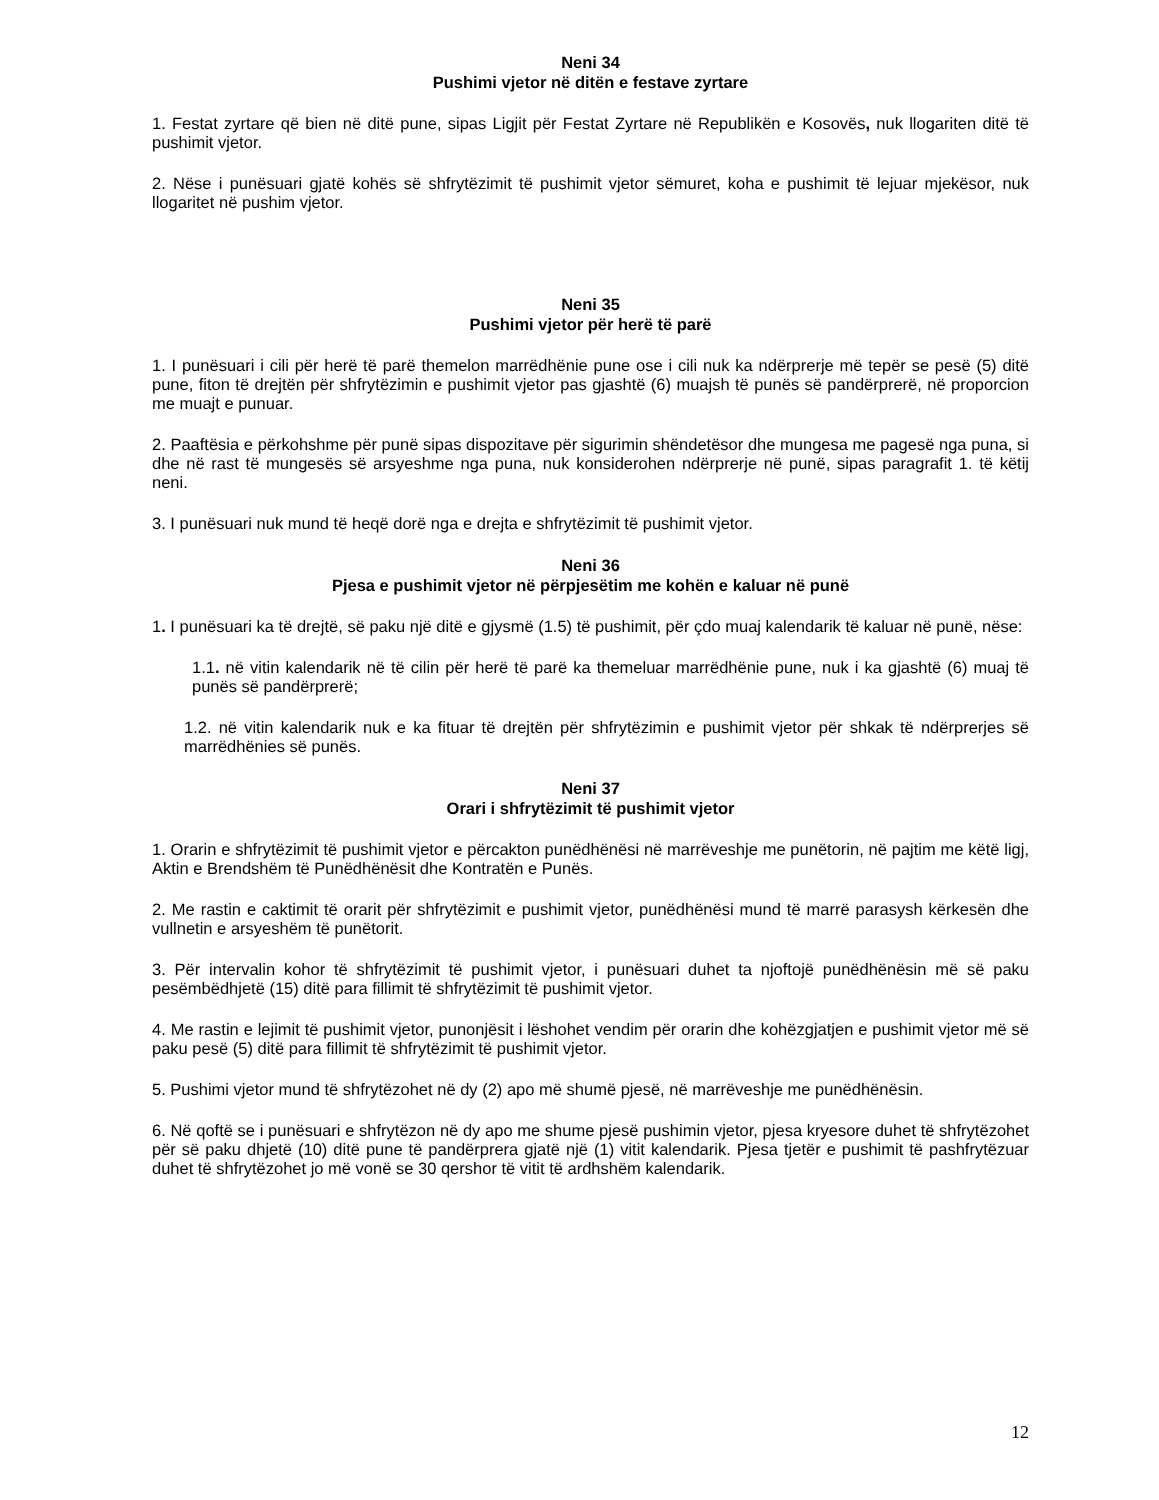Neni 34
Pushimi vjetor në ditën e festave zyrtare
1. Festat zyrtare që bien në ditë pune, sipas Ligjit për Festat Zyrtare në Republikën e Kosovës, nuk llogariten ditë të pushimit vjetor.
2. Nëse i punësuari gjatë kohës së shfrytëzimit të pushimit vjetor sëmuret, koha e pushimit të lejuar mjekësor, nuk llogaritet në pushim vjetor.
Neni 35
Pushimi vjetor për herë të parë
1. I punësuari i cili për herë të parë themelon marrëdhënie pune ose i cili nuk ka ndërprerje më tepër se pesë (5) ditë pune, fiton të drejtën për shfrytëzimin e pushimit vjetor pas gjashtë (6) muajsh të punës së pandërprerë, në proporcion me muajt e punuar.
2. Paaftësia e përkohshme për punë sipas dispozitave për sigurimin shëndetësor dhe mungesa me pagesë nga puna, si dhe në rast të mungesës së arsyeshme nga puna, nuk konsiderohen ndërprerje në punë, sipas paragrafit 1. të këtij neni.
3. I punësuari nuk mund të heqë dorë nga e drejta e shfrytëzimit të pushimit vjetor.
Neni 36
Pjesa e pushimit vjetor në përpjesëtim me kohën e kaluar në punë
1. I punësuari ka të drejtë, së paku një ditë e gjysmë (1.5) të pushimit, për çdo muaj kalendarik të kaluar në punë, nëse:
1.1. në vitin kalendarik në të cilin për herë të parë ka themeluar marrëdhënie pune, nuk i ka gjashtë (6) muaj të punës së pandërprerë;
1.2. në vitin kalendarik nuk e ka fituar të drejtën për shfrytëzimin e pushimit vjetor për shkak të ndërprerjes së marrëdhënies së punës.
Neni 37
Orari i shfrytëzimit të pushimit vjetor
1. Orarin e shfrytëzimit të pushimit vjetor e përcakton punëdhënësi në marrëveshje me punëtorin, në pajtim me këtë ligj, Aktin e Brendshëm të Punëdhënësit dhe Kontratën e Punës.
2. Me rastin e caktimit të orarit për shfrytëzimit e pushimit vjetor, punëdhënësi mund të marrë parasysh kërkesën dhe vullnetin e arsyeshëm të punëtorit.
3. Për intervalin kohor të shfrytëzimit të pushimit vjetor, i punësuari duhet ta njoftojë punëdhënësin më së paku pesëmbëdhjetë (15) ditë para fillimit të shfrytëzimit të pushimit vjetor.
4. Me rastin e lejimit të pushimit vjetor, punonjësit i lëshohet vendim për orarin dhe kohëzgjatjen e pushimit vjetor më së paku pesë (5) ditë para fillimit të shfrytëzimit të pushimit vjetor.
5. Pushimi vjetor mund të shfrytëzohet në dy (2) apo më shumë pjesë, në marrëveshje me punëdhënësin.
6. Në qoftë se i punësuari e shfrytëzon në dy apo me shume pjesë pushimin vjetor, pjesa kryesore duhet të shfrytëzohet për së paku dhjetë (10) ditë pune të pandërprera gjatë një (1) vitit kalendarik. Pjesa tjetër e pushimit të pashfrytëzuar duhet të shfrytëzohet jo më vonë se 30 qershor të vitit të ardhshëm kalendarik.
12